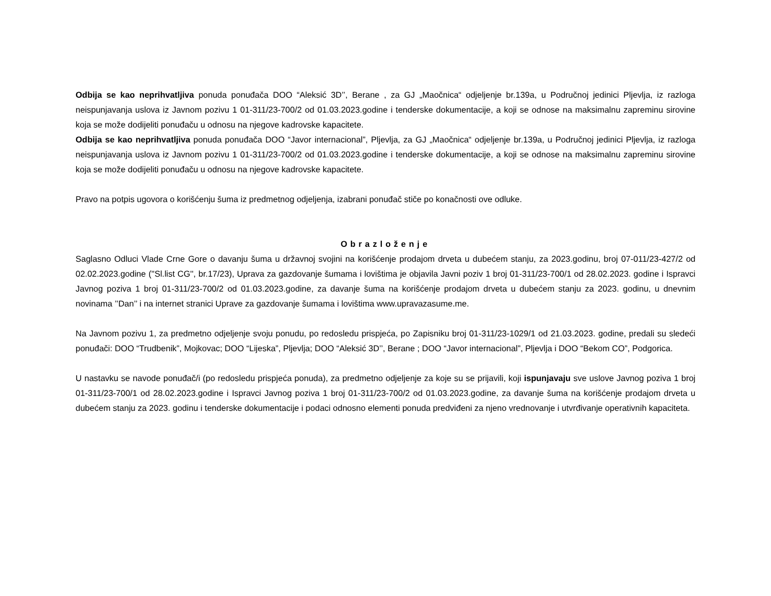Odbija se kao neprihvatljiva ponuda ponuđača DOO “Aleksić 3D’’, Berane , za GJ „Maočnica“ odjeljenje br.139a, u Područnoj jedinici Pljevlja, iz razloga neispunjavanja uslova iz Javnom pozivu 1 01-311/23-700/2 od 01.03.2023.godine i tenderske dokumentacije, a koji se odnose na maksimalnu zapreminu sirovine koja se može dodijeliti ponuđaču u odnosu na njegove kadrovske kapacitete.
Odbija se kao neprihvatljiva ponuda ponuđača DOO “Javor internacional”, Pljevlja, za GJ „Maočnica“ odjeljenje br.139a, u Područnoj jedinici Pljevlja, iz razloga neispunjavanja uslova iz Javnom pozivu 1 01-311/23-700/2 od 01.03.2023.godine i tenderske dokumentacije, a koji se odnose na maksimalnu zapreminu sirovine koja se može dodijeliti ponuđaču u odnosu na njegove kadrovske kapacitete.
Pravo na potpis ugovora o korišćenju šuma iz predmetnog odjeljenja, izabrani ponuđač stiče po konačnosti ove odluke.
Obrazloženje
Saglasno Odluci Vlade Crne Gore o davanju šuma u državnoj svojini na korišćenje prodajom drveta u dubećem stanju, za 2023.godinu, broj 07-011/23-427/2 od 02.02.2023.godine (''Sl.list CG'', br.17/23), Uprava za gazdovanje šumama i lovištima je objavila Javni poziv 1 broj 01-311/23-700/1 od 28.02.2023. godine i Ispravci Javnog poziva 1 broj 01-311/23-700/2 od 01.03.2023.godine, za davanje šuma na korišćenje prodajom drveta u dubećem stanju za 2023. godinu, u dnevnim novinama ’’Dan’’ i na internet stranici Uprave za gazdovanje šumama i lovištima www.upravazasume.me.
Na Javnom pozivu 1, za predmetno odjeljenje svoju ponudu, po redosledu prispjeća, po Zapisniku broj 01-311/23-1029/1 od 21.03.2023. godine, predali su sledeći ponuđači: DOO “Trudbenik”, Mojkovac; DOO “Lijeska”, Pljevlja; DOO “Aleksić 3D’’, Berane ; DOO “Javor internacional”, Pljevlja i DOO “Bekom CO”, Podgorica.
U nastavku se navode ponuđač/i (po redosledu prispjeća ponuda), za predmetno odjeljenje za koje su se prijavili, koji ispunjavaju sve uslove Javnog poziva 1 broj 01-311/23-700/1 od 28.02.2023.godine i Ispravci Javnog poziva 1 broj 01-311/23-700/2 od 01.03.2023.godine, za davanje šuma na korišćenje prodajom drveta u dubećem stanju za 2023. godinu i tenderske dokumentacije i podaci odnosno elementi ponuda predviđeni za njeno vrednovanje i utvrđivanje operativnih kapaciteta.